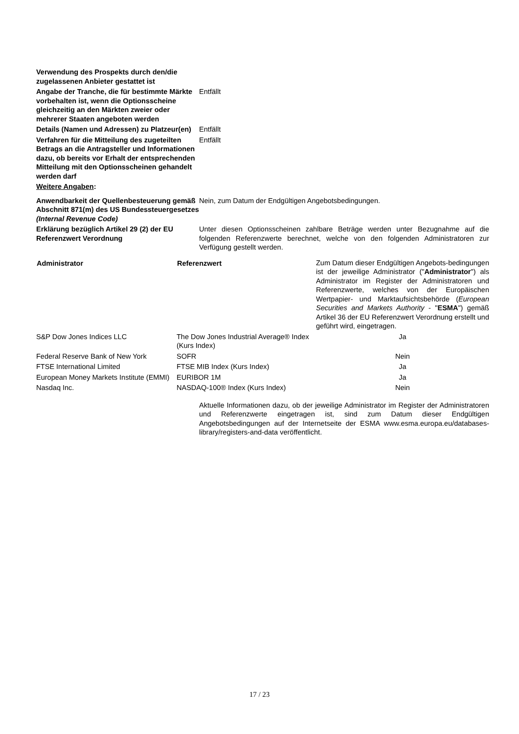| Verwendung des Prospekts durch den/die zugelassenen Anbieter gestattet ist | |
| Angabe der Tranche, die für bestimmte Märkte vorbehalten ist, wenn die Optionsscheine gleichzeitig an den Märkten zweier oder mehrerer Staaten angeboten werden | Entfällt |
| Details (Namen und Adressen) zu Platzeur(en) | Entfällt |
| Verfahren für die Mitteilung des zugeteilten Betrags an die Antragsteller und Informationen dazu, ob bereits vor Erhalt der entsprechenden Mitteilung mit den Optionsscheinen gehandelt werden darf | Entfällt |
| Weitere Angaben : | |
| Anwendbarkeit der Quellenbesteuerung gemäß Abschnitt 871(m) des US Bundessteuergesetzes (Internal Revenue Code) | Nein, zum Datum der Endgültigen Angebotsbedingungen. |
| Erklärung bezüglich Artikel 29 (2) der EU Referenzwert Verordnung | Unter diesen Optionsscheinen zahlbare Beträge werden unter Bezugnahme auf die folgenden Referenzwerte berechnet, welche von den folgenden Administratoren zur Verfügung gestellt werden. |
| Administrator | Referenzwert | Zum Datum dieser Endgültigen Angebots-bedingungen ist der jeweilige Administrator (" Administrator ") als Administrator im Register der Administratoren und Referenzwerte, welches von der Europäischen Wertpapier- und Marktaufsichtsbehörde ( European Securities and Markets Authority - " ESMA ") gemäß Artikel 36 der EU Referenzwert Verordnung erstellt und geführt wird, eingetragen. |
| S&P Dow Jones Indices LLC | The Dow Jones Industrial Average® Index (Kurs Index) | Ja |
| Federal Reserve Bank of New York | SOFR | Nein |
| FTSE International Limited | FTSE MIB Index (Kurs Index) | Ja |
| European Money Markets Institute (EMMI) | EURIBOR 1M | Ja |
| Nasdaq Inc. | NASDAQ-100® Index (Kurs Index) | Nein |
Aktuelle Informationen dazu, ob der jeweilige Administrator im Register der Administratoren und Referenzwerte eingetragen ist, sind zum Datum dieser Endgültigen Angebotsbedingungen auf der Internetseite der ESMA www.esma.europa.eu/databases-library/registers-and-data veröffentlicht.
17 / 23